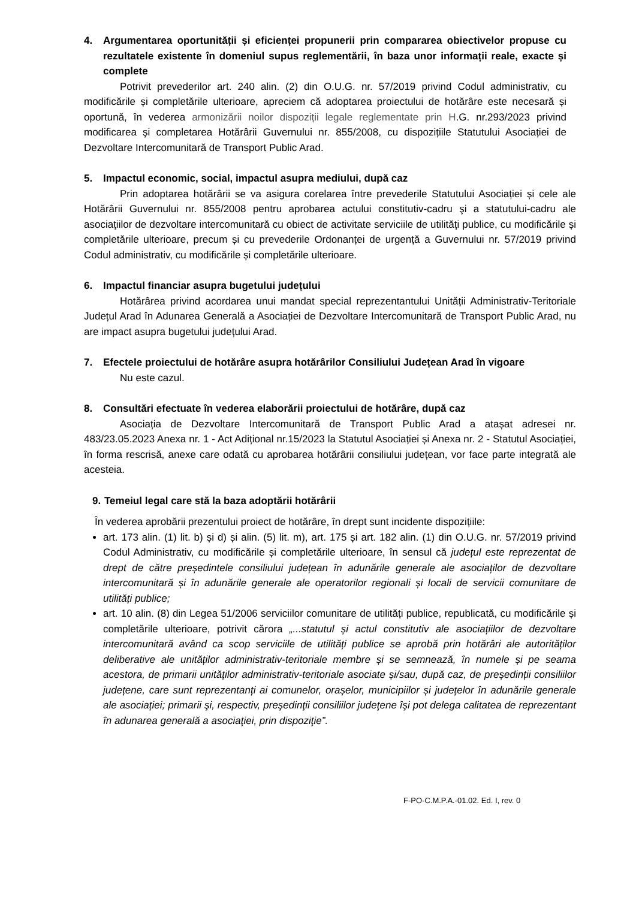4. Argumentarea oportunității și eficienței propunerii prin compararea obiectivelor propuse cu rezultatele existente în domeniul supus reglementării, în baza unor informații reale, exacte și complete
Potrivit prevederilor art. 240 alin. (2) din O.U.G. nr. 57/2019 privind Codul administrativ, cu modificările și completările ulterioare, apreciem că adoptarea proiectului de hotărâre este necesară și oportună, în vederea armonizării noilor dispoziții legale reglementate prin H.G. nr.293/2023 privind modificarea şi completarea Hotărârii Guvernului nr. 855/2008, cu dispozițiile Statutului Asociației de Dezvoltare Intercomunitară de Transport Public Arad.
5. Impactul economic, social, impactul asupra mediului, după caz
Prin adoptarea hotărârii se va asigura corelarea între prevederile Statutului Asociației și cele ale Hotărârii Guvernului nr. 855/2008 pentru aprobarea actului constitutiv-cadru şi a statutului-cadru ale asociaţiilor de dezvoltare intercomunitară cu obiect de activitate serviciile de utilităţi publice, cu modificările și completările ulterioare, precum și cu prevederile Ordonanței de urgență a Guvernului nr. 57/2019 privind Codul administrativ, cu modificările și completările ulterioare.
6. Impactul financiar asupra bugetului județului
Hotărârea privind acordarea unui mandat special reprezentantului Unității Administrativ-Teritoriale Județul Arad în Adunarea Generală a Asociației de Dezvoltare Intercomunitară de Transport Public Arad, nu are impact asupra bugetului județului Arad.
7. Efectele proiectului de hotărâre asupra hotărârilor Consiliului Județean Arad în vigoare
Nu este cazul.
8. Consultări efectuate în vederea elaborării proiectului de hotărâre, după caz
Asociația de Dezvoltare Intercomunitară de Transport Public Arad a atașat adresei nr. 483/23.05.2023 Anexa nr. 1 - Act Adițional nr.15/2023 la Statutul Asociației și Anexa nr. 2 - Statutul Asociației, în forma rescrisă, anexe care odată cu aprobarea hotărârii consiliului județean, vor face parte integrată ale acesteia.
9. Temeiul legal care stă la baza adoptării hotărârii
În vederea aprobării prezentului proiect de hotărâre, în drept sunt incidente dispozițiile:
art. 173 alin. (1) lit. b) și d) și alin. (5) lit. m), art. 175 și art. 182 alin. (1) din O.U.G. nr. 57/2019 privind Codul Administrativ, cu modificările și completările ulterioare, în sensul că județul este reprezentat de drept de către președintele consiliului județean în adunările generale ale asociaților de dezvoltare intercomunitară și în adunările generale ale operatorilor regionali și locali de servicii comunitare de utilități publice;
art. 10 alin. (8) din Legea 51/2006 serviciilor comunitare de utilități publice, republicată, cu modificările și completările ulterioare, potrivit cărora „...statutul și actul constitutiv ale asociațiilor de dezvoltare intercomunitară având ca scop serviciile de utilități publice se aprobă prin hotărâri ale autorităților deliberative ale unităților administrativ-teritoriale membre și se semnează, în numele și pe seama acestora, de primarii unităților administrativ-teritoriale asociate și/sau, după caz, de președinții consiliilor județene, care sunt reprezentanți ai comunelor, orașelor, municipiilor și județelor în adunările generale ale asociației; primarii şi, respectiv, preşedinţii consiliilor judeţene îşi pot delega calitatea de reprezentant în adunarea generală a asociaţiei, prin dispoziţie”.
F-PO-C.M.P.A.-01.02. Ed. I, rev. 0